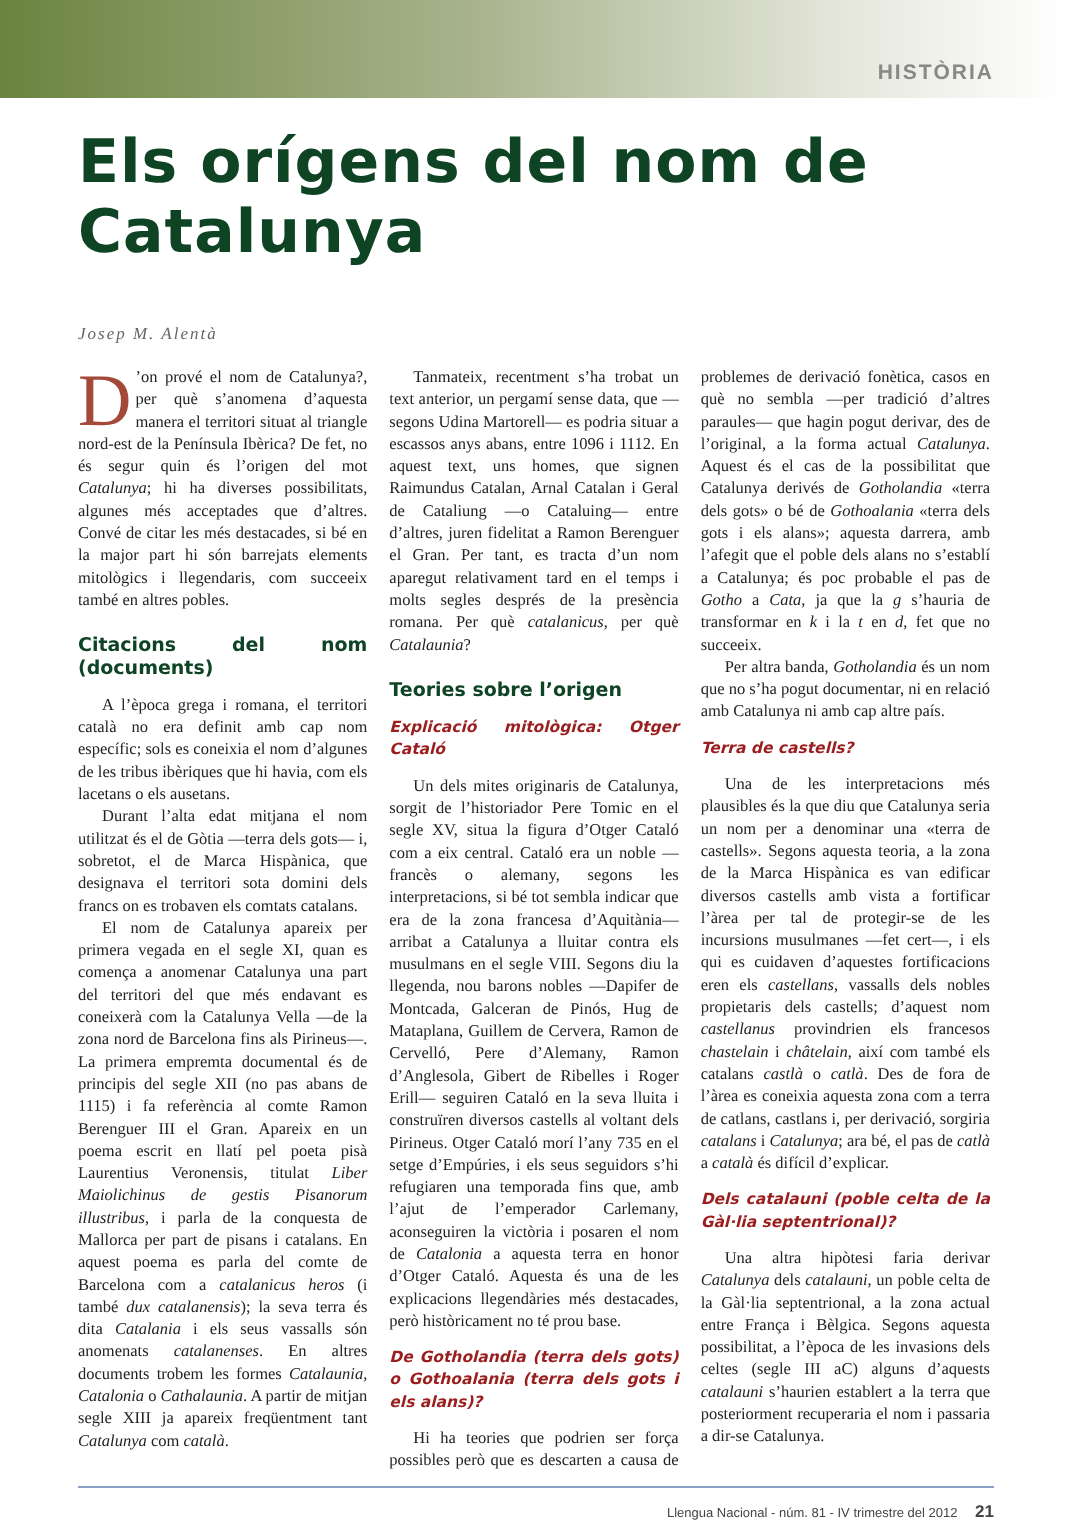HISTÒRIA
Els orígens del nom de Catalunya
Josep M. Alentà
D’on prové el nom de Catalunya?, per què s’anomena d’aquesta manera el territori situat al triangle nord-est de la Península Ibèrica? De fet, no és segur quin és l’origen del mot Catalunya; hi ha diverses possibilitats, algunes més acceptades que d’altres. Convé de citar les més destacades, si bé en la major part hi són barrejats elements mitològics i llegendaris, com succeeix també en altres pobles.
Citacions del nom (documents)
A l’època grega i romana, el territori català no era definit amb cap nom específic; sols es coneixia el nom d’algunes de les tribus ibèriques que hi havia, com els lacetans o els ausetans.
Durant l’alta edat mitjana el nom utilitzat és el de Gòtia —terra dels gots— i, sobretot, el de Marca Hispànica, que designava el territori sota domini dels francs on es trobaven els comtats catalans.
El nom de Catalunya apareix per primera vegada en el segle XI, quan es comença a anomenar Catalunya una part del territori del que més endavant es coneixerà com la Catalunya Vella —de la zona nord de Barcelona fins als Pirineus—. La primera empremta documental és de principis del segle XII (no pas abans de 1115) i fa referència al comte Ramon Berenguer III el Gran. Apareix en un poema escrit en llatí pel poeta pisà Laurentius Veronensis, titulat Liber Maiolichinus de gestis Pisanorum illustribus, i parla de la conquesta de Mallorca per part de pisans i catalans. En aquest poema es parla del comte de Barcelona com a catalanicus heros (i també dux catalanensis); la seva terra és dita Catalania i els seus vassalls són anomenats catalanenses. En altres documents trobem les formes Catalaunia, Catalonia o Cathalaunia. A partir de mitjan segle XIII ja apareix freqüentment tant Catalunya com català.
Tanmateix, recentment s’ha trobat un text anterior, un pergamí sense data, que —segons Udina Martorell— es podria situar a escassos anys abans, entre 1096 i 1112. En aquest text, uns homes, que signen Raimundus Catalan, Arnal Catalan i Geral de Cataliung —o Cataluing— entre d’altres, juren fidelitat a Ramon Berenguer el Gran. Per tant, es tracta d’un nom aparegut relativament tard en el temps i molts segles després de la presència romana. Per què catalanicus, per què Catalaunia?
Teories sobre l’origen
Explicació mitològica: Otger Cataló
Un dels mites originaris de Catalunya, sorgit de l’historiador Pere Tomic en el segle XV, situa la figura d’Otger Cataló com a eix central. Cataló era un noble —francès o alemany, segons les interpretacions, si bé tot sembla indicar que era de la zona francesa d’Aquitània— arribat a Catalunya a lluitar contra els musulmans en el segle VIII. Segons diu la llegenda, nou barons nobles —Dapifer de Montcada, Galceran de Pinós, Hug de Mataplana, Guillem de Cervera, Ramon de Cervelló, Pere d’Alemany, Ramon d’Anglesola, Gibert de Ribelles i Roger Erill— seguiren Cataló en la seva lluita i construïren diversos castells al voltant dels Pirineus. Otger Cataló morí l’any 735 en el setge d’Empúries, i els seus seguidors s’hi refugiaren una temporada fins que, amb l’ajut de l’emperador Carlemany, aconseguiren la victòria i posaren el nom de Catalonia a aquesta terra en honor d’Otger Cataló. Aquesta és una de les explicacions llegendàries més destacades, però històricament no té prou base.
De Gotholandia (terra dels gots) o Gothoalania (terra dels gots i els alans)?
Hi ha teories que podrien ser força possibles però que es descarten a causa de problemes de derivació fonètica, casos en què no sembla —per tradició d’altres paraules— que hagin pogut derivar, des de l’original, a la forma actual Catalunya. Aquest és el cas de la possibilitat que Catalunya derivés de Gotholandia «terra dels gots» o bé de Gothoalania «terra dels gots i els alans»; aquesta darrera, amb l’afegit que el poble dels alans no s’establí a Catalunya; és poc probable el pas de Gotho a Cata, ja que la g s’hauria de transformar en k i la t en d, fet que no succeeix.
Per altra banda, Gotholandia és un nom que no s’ha pogut documentar, ni en relació amb Catalunya ni amb cap altre país.
Terra de castells?
Una de les interpretacions més plausibles és la que diu que Catalunya seria un nom per a denominar una «terra de castells». Segons aquesta teoria, a la zona de la Marca Hispànica es van edificar diversos castells amb vista a fortificar l’àrea per tal de protegir-se de les incursions musulmanes —fet cert—, i els qui es cuidaven d’aquestes fortificacions eren els castellans, vassalls dels nobles propietaris dels castells; d’aquest nom castellanus provindrien els francesos chastelain i châtelain, així com també els catalans castlà o catlà. Des de fora de l’àrea es coneixia aquesta zona com a terra de catlans, castlans i, per derivació, sorgiria catalans i Catalunya; ara bé, el pas de catlà a català és difícil d’explicar.
Dels catalauni (poble celta de la Gàl·lia septentrional)?
Una altra hipòtesi faria derivar Catalunya dels catalauni, un poble celta de la Gàl·lia septentrional, a la zona actual entre França i Bèlgica. Segons aquesta possibilitat, a l’època de les invasions dels celtes (segle III aC) alguns d’aquests catalauni s’haurien establert a la terra que posteriorment recuperaria el nom i passaria a dir-se Catalunya.
Llengua Nacional - núm. 81 - IV trimestre del 2012 21